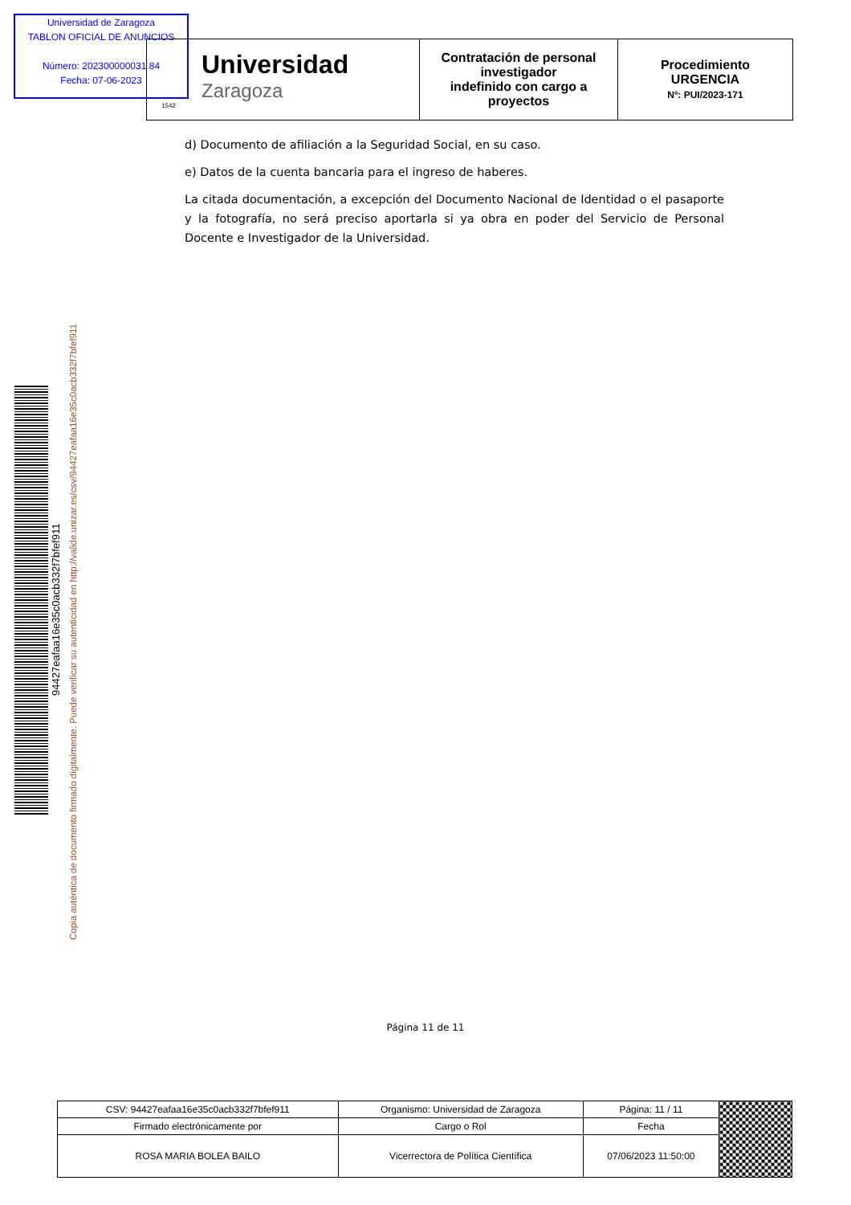Universidad de Zaragoza
TABLON OFICIAL DE ANUNCIOS
Número: 202300000031 84
Fecha: 07-06-2023
| Universidad Zaragoza 1542 | Contratación de personal investigador indefinido con cargo a proyectos | Procedimiento URGENCIA Nº: PUI/2023-171 |
d) Documento de afiliación a la Seguridad Social, en su caso.
e) Datos de la cuenta bancaria para el ingreso de haberes.
La citada documentación, a excepción del Documento Nacional de Identidad o el pasaporte y la fotografía, no será preciso aportarla si ya obra en poder del Servicio de Personal Docente e Investigador de la Universidad.
94427eafaa16e35c0acb332f7bfef911
Copia auténtica de documento firmado digitalmente. Puede verificar su autenticidad en http://valide.unizar.es/csv/94427eafaa16e35c0acb332f7bfef911
Página 11 de 11
| CSV: 94427eafaa16e35c0acb332f7bfef911 | Organismo: Universidad de Zaragoza | Página: 11 / 11 | |
| Firmado electrónicamente por | Cargo o Rol | Fecha | |
| ROSA MARIA BOLEA BAILO | Vicerrectora de Política Científica | 07/06/2023 11:50:00 | |